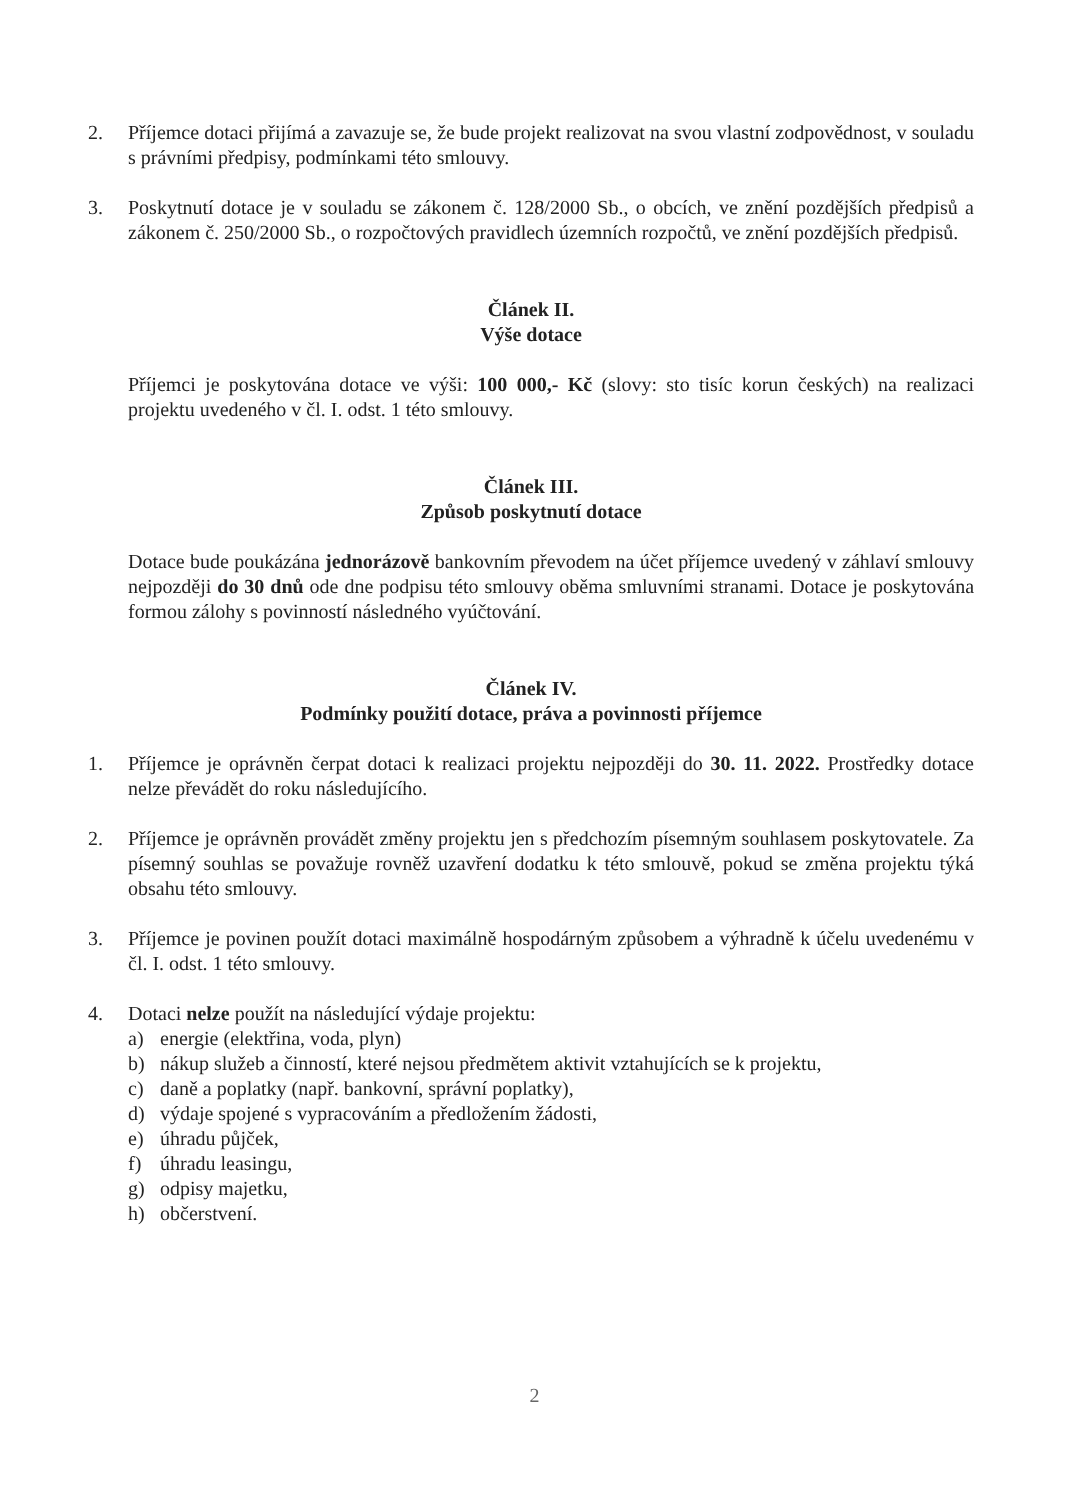2. Příjemce dotaci přijímá a zavazuje se, že bude projekt realizovat na svou vlastní zodpovědnost, v souladu s právními předpisy, podmínkami této smlouvy.
3. Poskytnutí dotace je v souladu se zákonem č. 128/2000 Sb., o obcích, ve znění pozdějších předpisů a zákonem č. 250/2000 Sb., o rozpočtových pravidlech územních rozpočtů, ve znění pozdějších předpisů.
Článek II.
Výše dotace
Příjemci je poskytována dotace ve výši: 100 000,- Kč (slovy: sto tisíc korun českých) na realizaci projektu uvedeného v čl. I. odst. 1 této smlouvy.
Článek III.
Způsob poskytnutí dotace
Dotace bude poukázána jednorázově bankovním převodem na účet příjemce uvedený v záhlaví smlouvy nejpozději do 30 dnů ode dne podpisu této smlouvy oběma smluvními stranami. Dotace je poskytována formou zálohy s povinností následného vyúčtování.
Článek IV.
Podmínky použití dotace, práva a povinnosti příjemce
1. Příjemce je oprávněn čerpat dotaci k realizaci projektu nejpozději do 30. 11. 2022. Prostředky dotace nelze převádět do roku následujícího.
2. Příjemce je oprávněn provádět změny projektu jen s předchozím písemným souhlasem poskytovatele. Za písemný souhlas se považuje rovněž uzavření dodatku k této smlouvě, pokud se změna projektu týká obsahu této smlouvy.
3. Příjemce je povinen použít dotaci maximálně hospodárným způsobem a výhradně k účelu uvedenému v čl. I. odst. 1 této smlouvy.
4. Dotaci nelze použít na následující výdaje projektu:
a) energie (elektřina, voda, plyn)
b) nákup služeb a činností, které nejsou předmětem aktivit vztahujících se k projektu,
c) daně a poplatky (např. bankovní, správní poplatky),
d) výdaje spojené s vypracováním a předložením žádosti,
e) úhradu půjček,
f) úhradu leasingu,
g) odpisy majetku,
h) občerstvení.
2